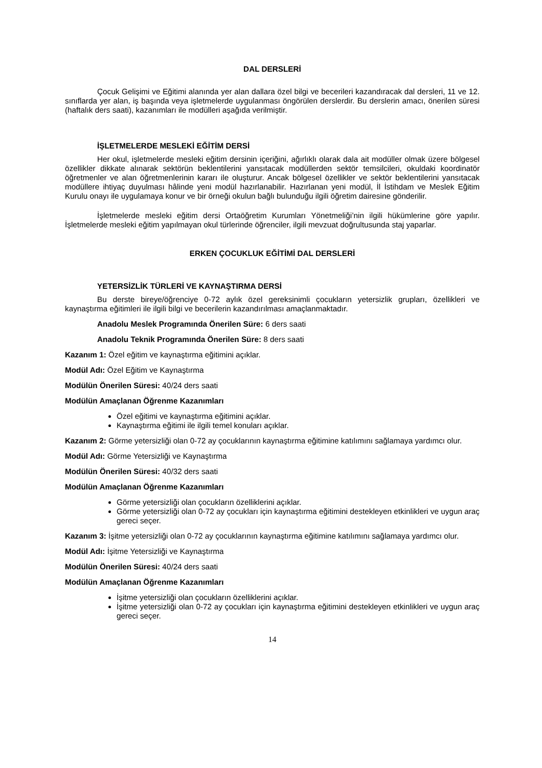DAL DERSLERİ
Çocuk Gelişimi ve Eğitimi alanında yer alan dallara özel bilgi ve becerileri kazandıracak dal dersleri, 11 ve 12. sınıflarda yer alan, iş başında veya işletmelerde uygulanması öngörülen derslerdir. Bu derslerin amacı, önerilen süresi (haftalık ders saati), kazanımları ile modülleri aşağıda verilmiştir.
İŞLETMELERDE MESLEKİ EĞİTİM DERSİ
Her okul, işletmelerde mesleki eğitim dersinin içeriğini, ağırlıklı olarak dala ait modüller olmak üzere bölgesel özellikler dikkate alınarak sektörün beklentilerini yansıtacak modüllerden sektör temsilcileri, okuldaki koordinatör öğretmenler ve alan öğretmenlerinin kararı ile oluşturur. Ancak bölgesel özellikler ve sektör beklentilerini yansıtacak modüllere ihtiyaç duyulması hâlinde yeni modül hazırlanabilir. Hazırlanan yeni modül, İl İstihdam ve Meslek Eğitim Kurulu onayı ile uygulamaya konur ve bir örneği okulun bağlı bulunduğu ilgili öğretim dairesine gönderilir.
İşletmelerde mesleki eğitim dersi Ortaöğretim Kurumları Yönetmeliği’nin ilgili hükümlerine göre yapılır. İşletmelerde mesleki eğitim yapılmayan okul türlerinde öğrenciler, ilgili mevzuat doğrultusunda staj yaparlar.
ERKEN ÇOCUKLUK EĞİTİMİ DAL DERSLERİ
YETERSİZLİK TÜRLERİ VE KAYNAŞTIRMA DERSİ
Bu derste bireye/öğrenciye 0-72 aylık özel gereksinimli çocukların yetersizlik grupları, özellikleri ve kaynaştırma eğitimleri ile ilgili bilgi ve becerilerin kazandırılması amaçlanmaktadır.
Anadolu Meslek Programında Önerilen Süre: 6 ders saati
Anadolu Teknik Programında Önerilen Süre: 8 ders saati
Kazanım 1: Özel eğitim ve kaynaştırma eğitimini açıklar.
Modül Adı: Özel Eğitim ve Kaynaştırma
Modülün Önerilen Süresi: 40/24 ders saati
Modülün Amaçlanan Öğrenme Kazanımları
Özel eğitimi ve kaynaştırma eğitimini açıklar.
Kaynaştırma eğitimi ile ilgili temel konuları açıklar.
Kazanım 2: Görme yetersizliği olan 0-72 ay çocuklarının kaynaştırma eğitimine katılımını sağlamaya yardımcı olur.
Modül Adı: Görme Yetersizliği ve Kaynaştırma
Modülün Önerilen Süresi: 40/32 ders saati
Modülün Amaçlanan Öğrenme Kazanımları
Görme yetersizliği olan çocukların özelliklerini açıklar.
Görme yetersizliği olan 0-72 ay çocukları için kaynaştırma eğitimini destekleyen etkinlikleri ve uygun araç gereci seçer.
Kazanım 3: İşitme yetersizliği olan 0-72 ay çocuklarının kaynaştırma eğitimine katılımını sağlamaya yardımcı olur.
Modül Adı: İşitme Yetersizliği ve Kaynaştırma
Modülün Önerilen Süresi: 40/24 ders saati
Modülün Amaçlanan Öğrenme Kazanımları
İşitme yetersizliği olan çocukların özelliklerini açıklar.
İşitme yetersizliği olan 0-72 ay çocukları için kaynaştırma eğitimini destekleyen etkinlikleri ve uygun araç gereci seçer.
14